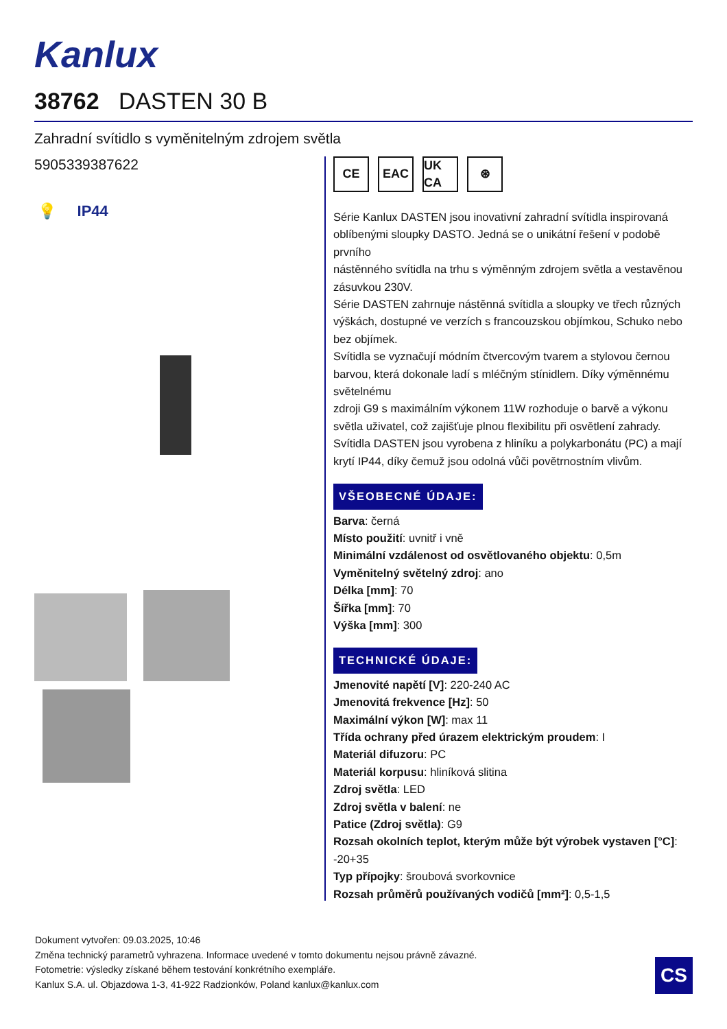Kanlux
38762 DASTEN 30 B
Zahradní svítidlo s vyměnitelným zdrojem světla
5905339387622
💡 IP44
CE EAC UK CA ⊛
Série Kanlux DASTEN jsou inovativní zahradní svítidla inspirovaná oblíbenými sloupky DASTO. Jedná se o unikátní řešení v podobě prvního
nástěnného svítidla na trhu s výměnným zdrojem světla a vestavěnou zásuvkou 230V.
Série DASTEN zahrnuje nástěnná svítidla a sloupky ve třech různých výškách, dostupné ve verzích s francouzskou objímkou, Schuko nebo bez objímek.
Svítidla se vyznačují módním čtvercovým tvarem a stylovou černou barvou, která dokonale ladí s mléčným stínidlem. Díky výměnnému světelnému
zdroji G9 s maximálním výkonem 11W rozhoduje o barvě a výkonu světla uživatel, což zajišťuje plnou flexibilitu při osvětlení zahrady.
Svítidla DASTEN jsou vyrobena z hliníku a polykarbonátu (PC) a mají krytí IP44, díky čemuž jsou odolná vůči povětrnostním vlivům.
VŠEOBECNÉ ÚDAJE:
Barva: černá
Místo použití: uvnitř i vně
Minimální vzdálenost od osvětlovaného objektu: 0,5m
Vyměnitelný světelný zdroj: ano
Délka [mm]: 70
Šířka [mm]: 70
Výška [mm]: 300
TECHNICKÉ ÚDAJE:
Jmenovité napětí [V]: 220-240 AC
Jmenovitá frekvence [Hz]: 50
Maximální výkon [W]: max 11
Třída ochrany před úrazem elektrickým proudem: I
Materiál difuzoru: PC
Materiál korpusu: hliníková slitina
Zdroj světla: LED
Zdroj světla v balení: ne
Patice (Zdroj světla): G9
Rozsah okolních teplot, kterým může být výrobek vystaven [°C]: -20+35
Typ přípojky: šroubová svorkovnice
Rozsah průměrů používaných vodičů [mm²]: 0,5-1,5
Dokument vytvořen: 09.03.2025, 10:46
Změna technický parametrů vyhrazena. Informace uvedené v tomto dokumentu nejsou právně závazné.
Fotometrie: výsledky získané během testování konkrétního exempláře.
Kanlux S.A. ul. Objazdowa 1-3, 41-922 Radzionków, Poland kanlux@kanlux.com
CS